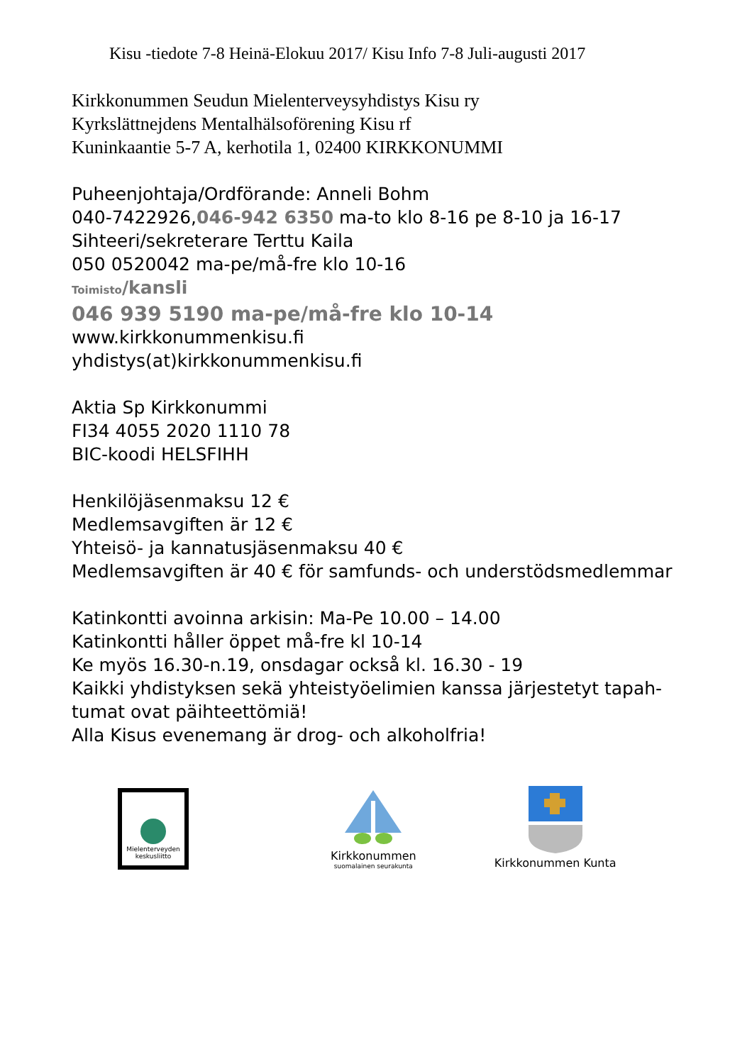Kisu -tiedote 7-8 Heinä-Elokuu 2017/ Kisu Info 7-8 Juli-augusti 2017
Kirkkonummen Seudun Mielenterveysyhdistys Kisu ry
Kyrkslättnejdens Mentalhälsoförening Kisu rf
Kuninkaantie 5-7 A, kerhotila 1, 02400 KIRKKONUMMI
Puheenjohtaja/Ordförande: Anneli Bohm
040-7422926,046-942 6350 ma-to klo 8-16 pe 8-10 ja 16-17
Sihteeri/sekreterare Terttu Kaila
050 0520042 ma-pe/må-fre klo 10-16
Toimisto/kansli
046 939 5190 ma-pe/må-fre klo 10-14
www.kirkkonummenkisu.fi
yhdistys(at)kirkkonummenkisu.fi
Aktia Sp Kirkkonummi
FI34 4055 2020 1110 78
BIC-koodi HELSFIHH
Henkilöjäsenmaksu 12 €
Medlemsavgiften är 12 €
Yhteisö- ja kannatusjäsenmaksu 40 €
Medlemsavgiften är 40 € för samfunds- och understödsmedlemmar
Katinkontti avoinna arkisin: Ma-Pe 10.00 – 14.00
Katinkontti håller öppet må-fre kl 10-14
Ke myös 16.30-n.19, onsdagar också kl. 16.30 - 19
Kaikki yhdistyksen sekä yhteistyöelimien kanssa järjestetyt tapah-
tumat ovat päihteettömiä!
Alla Kisus evenemang är drog- och alkoholfria!
Mielenterveyden
keskusliitto
Kirkkonummen
suomalainen seurakunta
Kirkkonummen Kunta